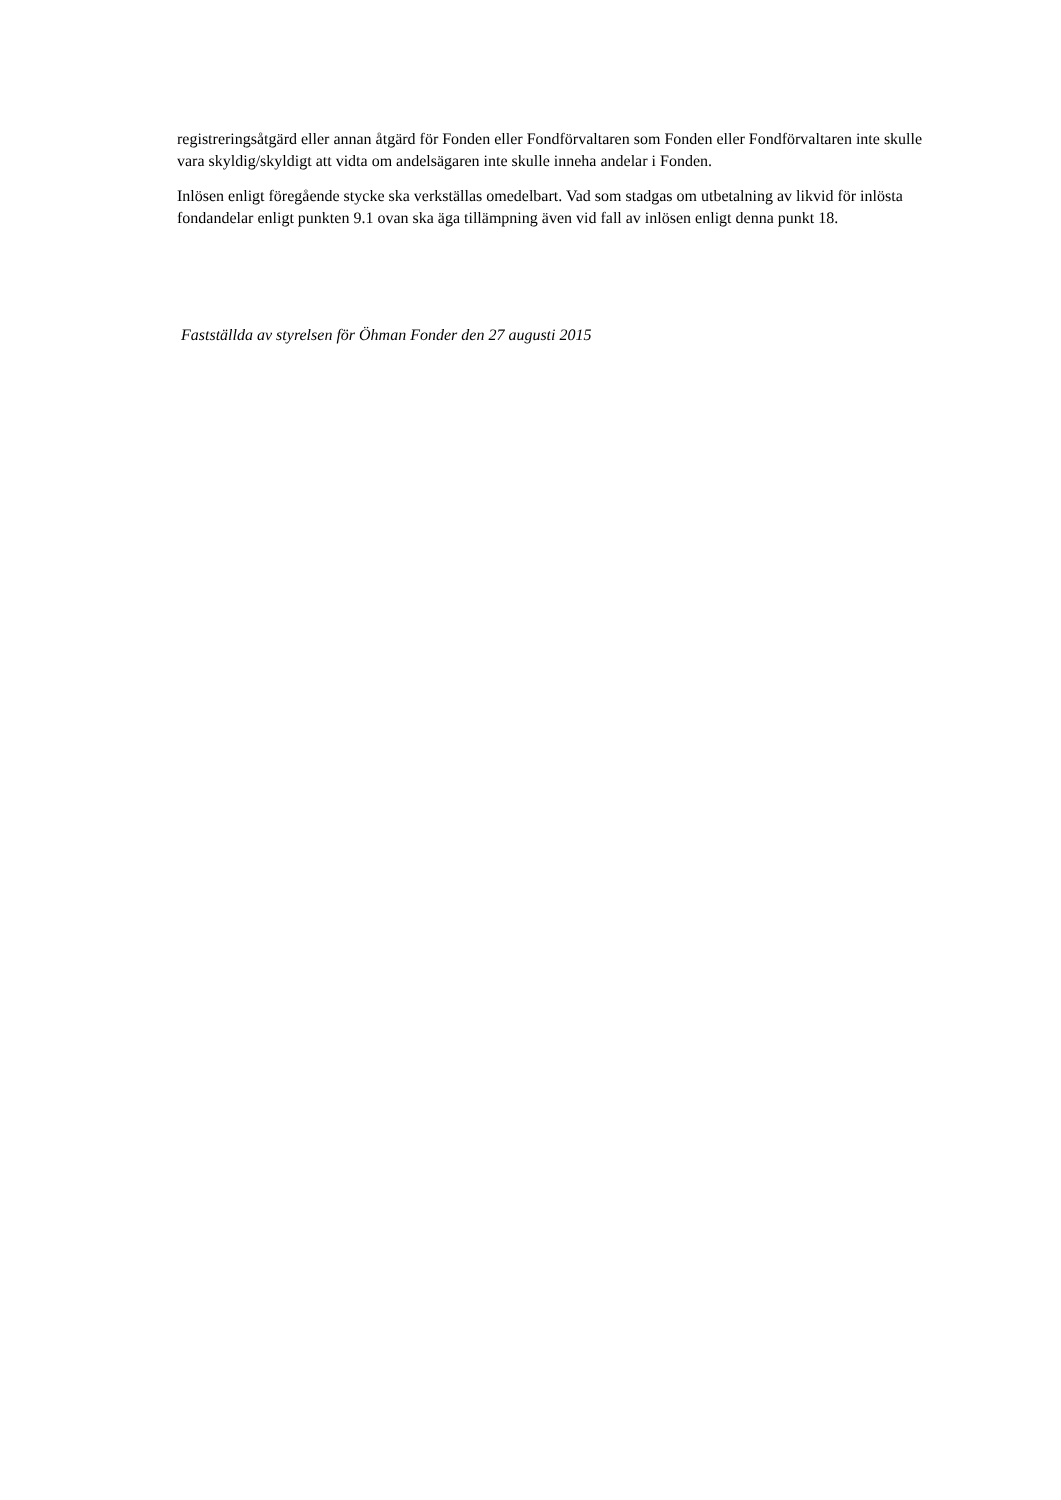registreringsåtgärd eller annan åtgärd för Fonden eller Fondförvaltaren som Fonden eller Fondförvaltaren inte skulle vara skyldig/skyldigt att vidta om andelsägaren inte skulle inneha andelar i Fonden.
Inlösen enligt föregående stycke ska verkställas omedelbart. Vad som stadgas om utbetalning av likvid för inlösta fondandelar enligt punkten 9.1 ovan ska äga tillämpning även vid fall av inlösen enligt denna punkt 18.
Fastställda av styrelsen för Öhman Fonder den 27 augusti 2015